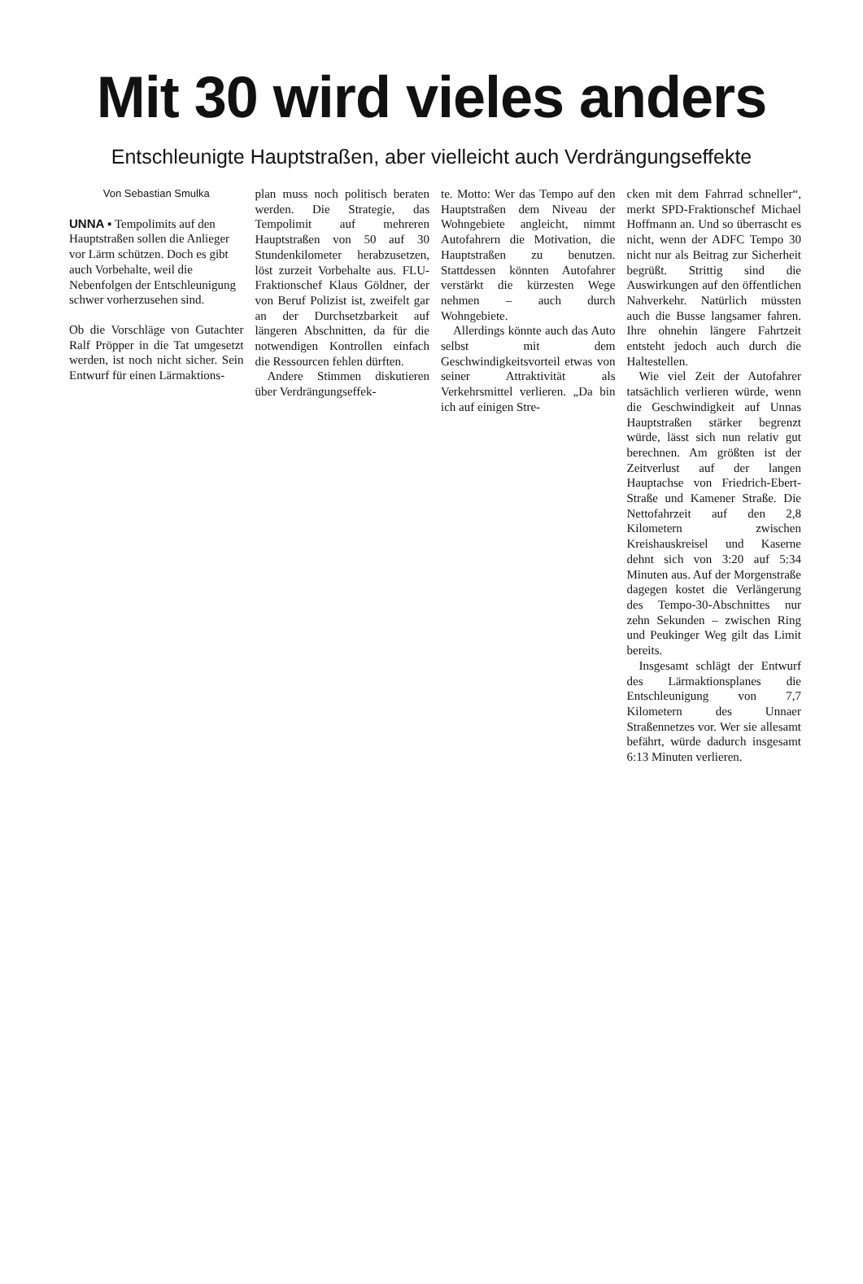Mit 30 wird vieles anders
Entschleunigte Hauptstraßen, aber vielleicht auch Verdrängungseffekte
Von Sebastian Smulka
UNNA ▪ Tempolimits auf den Hauptstraßen sollen die Anlieger vor Lärm schützen. Doch es gibt auch Vorbehalte, weil die Nebenfolgen der Entschleunigung schwer vorherzusehen sind.
Ob die Vorschläge von Gutachter Ralf Pröpper in die Tat umgesetzt werden, ist noch nicht sicher. Sein Entwurf für einen Lärmaktions-
plan muss noch politisch beraten werden. Die Strategie, das Tempolimit auf mehreren Hauptstraßen von 50 auf 30 Stundenkilometer herabzusetzen, löst zurzeit Vorbehalte aus. FLU-Fraktionschef Klaus Göldner, der von Beruf Polizist ist, zweifelt gar an der Durchsetzbarkeit auf längeren Abschnitten, da für die notwendigen Kontrollen einfach die Ressourcen fehlen dürften.
Andere Stimmen diskutieren über Verdrängungseffek-
te. Motto: Wer das Tempo auf den Hauptstraßen dem Niveau der Wohngebiete angleicht, nimmt Autofahrern die Motivation, die Hauptstraßen zu benutzen. Stattdessen könnten Autofahrer verstärkt die kürzesten Wege nehmen – auch durch Wohngebiete.
Allerdings könnte auch das Auto selbst mit dem Geschwindigkeitsvorteil etwas von seiner Attraktivität als Verkehrsmittel verlieren. „Da bin ich auf einigen Stre-
cken mit dem Fahrrad schneller“, merkt SPD-Fraktionschef Michael Hoffmann an. Und so überrascht es nicht, wenn der ADFC Tempo 30 nicht nur als Beitrag zur Sicherheit begrüßt. Strittig sind die Auswirkungen auf den öffentlichen Nahverkehr. Natürlich müssten auch die Busse langsamer fahren. Ihre ohnehin längere Fahrtzeit entsteht jedoch auch durch die Haltestellen.
Wie viel Zeit der Autofahrer tatsächlich verlieren würde, wenn die Geschwindigkeit auf Unnas Hauptstraßen stärker begrenzt würde, lässt sich nun relativ gut berechnen. Am größten ist der Zeitverlust auf der langen Hauptachse von Friedrich-Ebert-Straße und Kamener Straße. Die Nettofahrzeit auf den 2,8 Kilometern zwischen Kreishauskreisel und Kaserne dehnt sich von 3:20 auf 5:34 Minuten aus. Auf der Morgenstraße dagegen kostet die Verlängerung des Tempo-30-Abschnittes nur zehn Sekunden – zwischen Ring und Peukinger Weg gilt das Limit bereits.
Insgesamt schlägt der Entwurf des Lärmaktionsplanes die Entschleunigung von 7,7 Kilometern des Unnaer Straßennetzes vor. Wer sie allesamt befährt, würde dadurch insgesamt 6:13 Minuten verlieren.